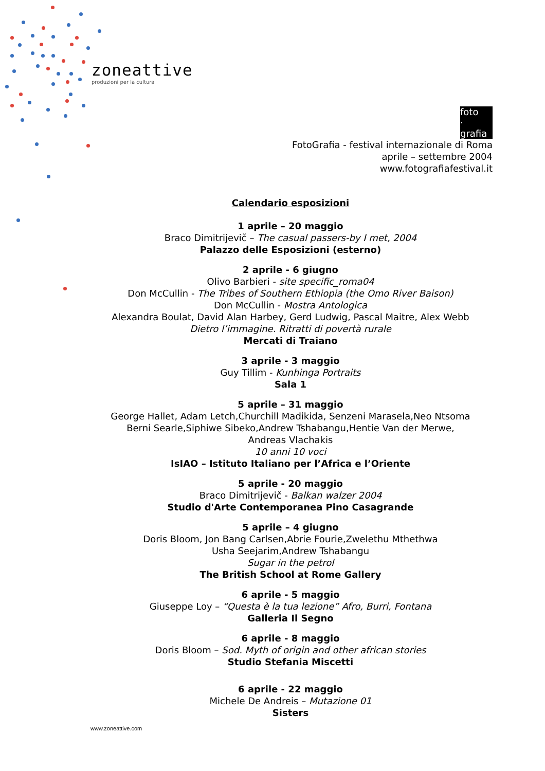zoneattive
produzioni per la cultura
foto
·
grafia
FotoGrafia - festival internazionale di Roma
aprile – settembre 2004
www.fotografiafestival.it
Calendario esposizioni
1 aprile – 20 maggio
Braco Dimitrijevič – The casual passers-by I met, 2004
Palazzo delle Esposizioni (esterno)
2 aprile - 6 giugno
Olivo Barbieri - site specific_roma04
Don McCullin - The Tribes of Southern Ethiopia (the Omo River Baison)
Don McCullin - Mostra Antologica
Alexandra Boulat, David Alan Harbey, Gerd Ludwig, Pascal Maitre, Alex Webb
Dietro l’immagine. Ritratti di povertà rurale
Mercati di Traiano
3 aprile - 3 maggio
Guy Tillim - Kunhinga Portraits
Sala 1
5 aprile – 31 maggio
George Hallet, Adam Letch,Churchill Madikida, Senzeni Marasela,Neo Ntsoma
Berni Searle,Siphiwe Sibeko,Andrew Tshabangu,Hentie Van der Merwe,
Andreas Vlachakis
10 anni 10 voci
IsIAO – Istituto Italiano per l’Africa e l’Oriente
5 aprile - 20 maggio
Braco Dimitrijevič - Balkan walzer 2004
Studio d'Arte Contemporanea Pino Casagrande
5 aprile – 4 giugno
Doris Bloom, Jon Bang Carlsen,Abrie Fourie,Zwelethu Mthethwa
Usha Seejarim,Andrew Tshabangu
Sugar in the petrol
The British School at Rome Gallery
6 aprile - 5 maggio
Giuseppe Loy – “Questa è la tua lezione” Afro, Burri, Fontana
Galleria Il Segno
6 aprile - 8 maggio
Doris Bloom – Sod. Myth of origin and other african stories
Studio Stefania Miscetti
6 aprile - 22 maggio
Michele De Andreis – Mutazione 01
Sisters
www.zoneattive.com